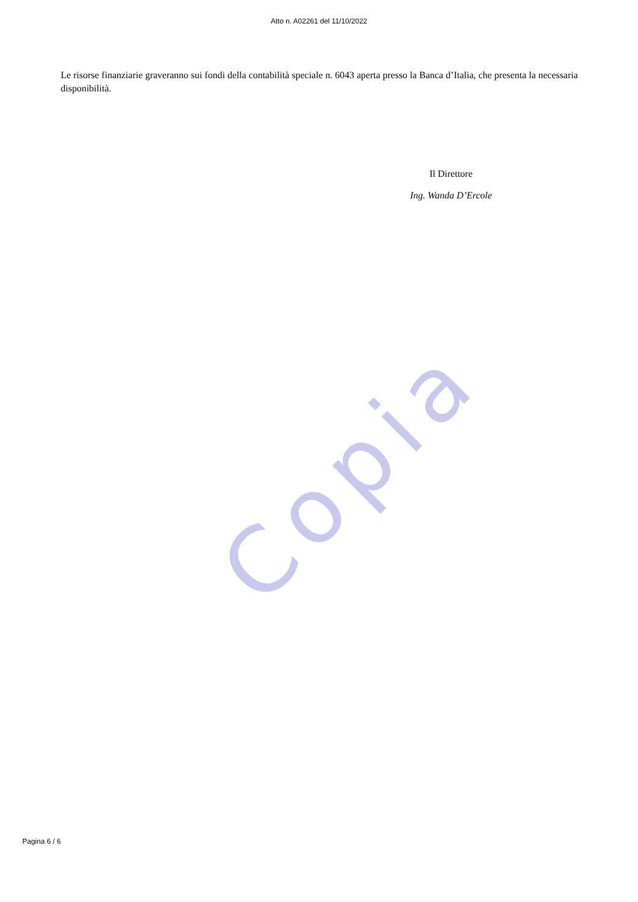Copia
Atto n. A02261 del 11/10/2022
Le risorse finanziarie graveranno sui fondi della contabilità speciale n. 6043 aperta presso la Banca d’Italia, che presenta la necessaria disponibilità.
Il Direttore
Ing. Wanda D’Ercole
Pagina 6 / 6